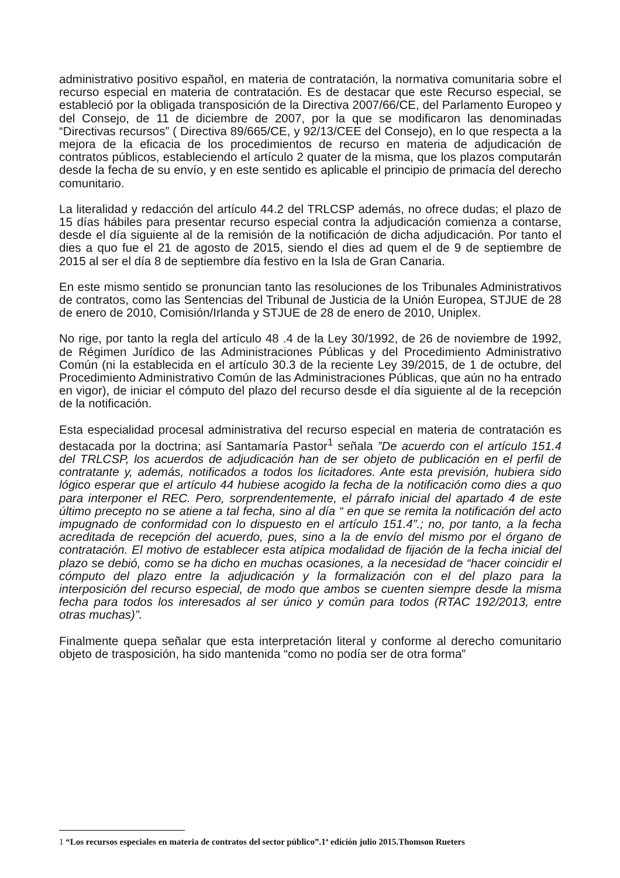administrativo positivo español, en materia de contratación, la normativa comunitaria sobre el recurso especial en materia de contratación. Es de destacar que este Recurso especial, se estableció por la obligada transposición de la Directiva 2007/66/CE, del Parlamento Europeo y del Consejo, de 11 de diciembre de 2007, por la que se modificaron las denominadas “Directivas recursos” ( Directiva 89/665/CE, y 92/13/CEE del Consejo), en lo que respecta a la mejora de la eficacia de los procedimientos de recurso en materia de adjudicación de contratos públicos, estableciendo el artículo 2 quater de la misma, que los plazos computarán desde la fecha de su envío, y en este sentido es aplicable el principio de primacía del derecho comunitario.
La literalidad y redacción del artículo 44.2 del TRLCSP además, no ofrece dudas; el plazo de 15 días hábiles para presentar recurso especial contra la adjudicación comienza a contarse, desde el día siguiente al de la remisión de la notificación de dicha adjudicación. Por tanto el dies a quo fue el 21 de agosto de 2015, siendo el dies ad quem el de 9 de septiembre de 2015 al ser el día 8 de septiembre día festivo en la Isla de Gran Canaria.
En este mismo sentido se pronuncian tanto las resoluciones de los Tribunales Administrativos de contratos, como las Sentencias del Tribunal de Justicia de la Unión Europea, STJUE de 28 de enero de 2010, Comisión/Irlanda y STJUE de 28 de enero de 2010, Uniplex.
No rige, por tanto la regla del artículo 48 .4 de la Ley 30/1992, de 26 de noviembre de 1992, de Régimen Jurídico de las Administraciones Públicas y del Procedimiento Administrativo Común (ni la establecida en el artículo 30.3 de la reciente Ley 39/2015, de 1 de octubre, del Procedimiento Administrativo Común de las Administraciones Públicas, que aún no ha entrado en vigor), de iniciar el cómputo del plazo del recurso desde el día siguiente al de la recepción de la notificación.
Esta especialidad procesal administrativa del recurso especial en materia de contratación es destacada por la doctrina; así Santamaría Pastor<sup>1</sup> señala ”De acuerdo con el artículo 151.4 del TRLCSP, los acuerdos de adjudicación han de ser objeto de publicación en el perfil de contratante y, además, notificados a todos los licitadores. Ante esta previsión, hubiera sido lógico esperar que el artículo 44 hubiese acogido la fecha de la notificación como dies a quo para interponer el REC. Pero, sorprendentemente, el párrafo inicial del apartado 4 de este último precepto no se atiene a tal fecha, sino al día “ en que se remita la notificación del acto impugnado de conformidad con lo dispuesto en el artículo 151.4”.; no, por tanto, a la fecha acreditada de recepción del acuerdo, pues, sino a la de envío del mismo por el órgano de contratación. El motivo de establecer esta atípica modalidad de fijación de la fecha inicial del plazo se debió, como se ha dicho en muchas ocasiones, a la necesidad de “hacer coincidir el cómputo del plazo entre la adjudicación y la formalización con el del plazo para la interposición del recurso especial, de modo que ambos se cuenten siempre desde la misma fecha para todos los interesados al ser único y común para todos (RTAC 192/2013, entre otras muchas)”.
Finalmente quepa señalar que esta interpretación literal y conforme al derecho comunitario objeto de trasposición, ha sido mantenida “como no podía ser de otra forma”
1 “Los recursos especiales en materia de contratos del sector público”.1ª edición julio 2015.Thomson Rueters